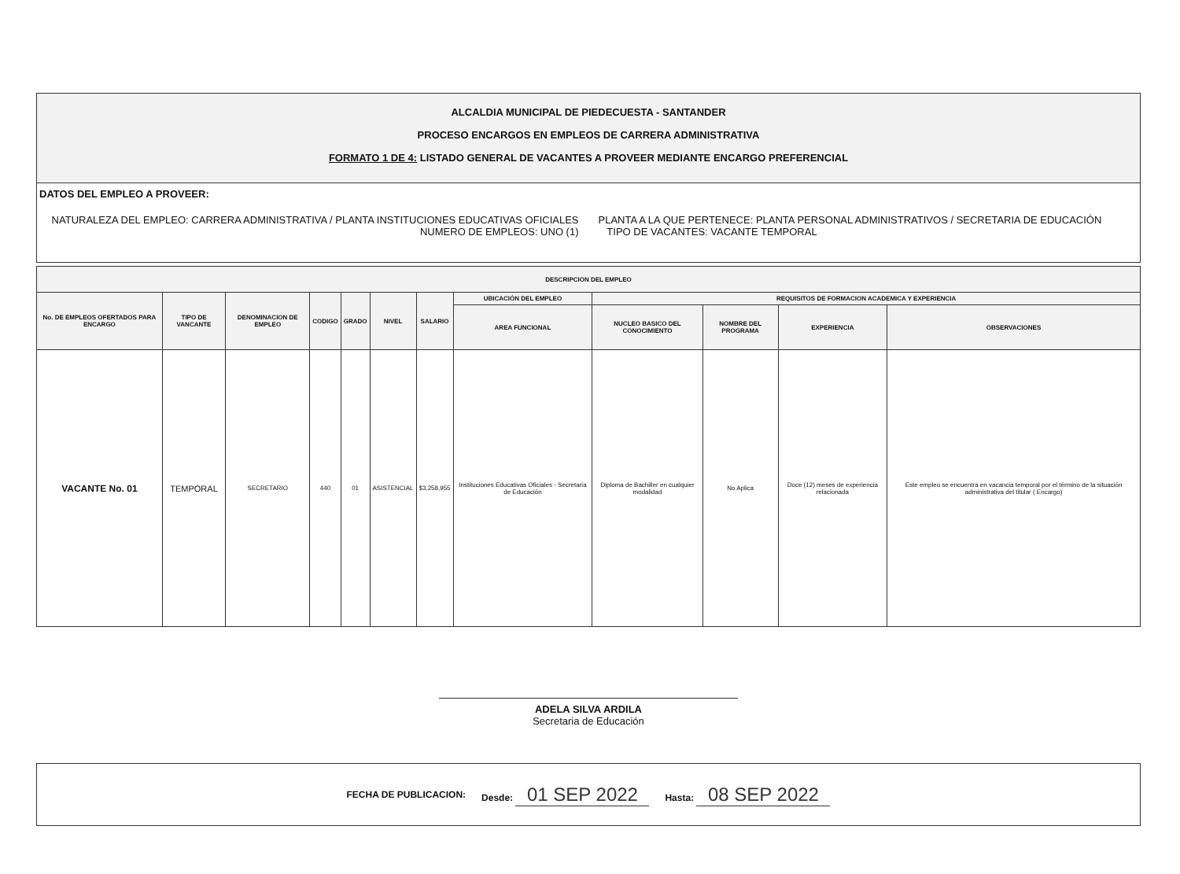ALCALDIA MUNICIPAL DE PIEDECUESTA - SANTANDER
PROCESO ENCARGOS EN EMPLEOS DE CARRERA ADMINISTRATIVA
FORMATO 1 DE 4: LISTADO GENERAL DE VACANTES A PROVEER MEDIANTE ENCARGO PREFERENCIAL
DATOS DEL EMPLEO A PROVEER:
NATURALEZA DEL EMPLEO: CARRERA ADMINISTRATIVA / PLANTA INSTITUCIONES EDUCATIVAS OFICIALES
NUMERO DE EMPLEOS: UNO (1)
PLANTA A LA QUE PERTENECE: PLANTA PERSONAL ADMINISTRATIVOS / SECRETARIA DE EDUCACIÓN
TIPO DE VACANTES: VACANTE TEMPORAL
| DESCRIPCION DEL EMPLEO | | | | | | | | | | | |
| --- | --- | --- | --- | --- | --- | --- | --- | --- | --- | --- | --- |
| No. DE EMPLEOS OFERTADOS PARA ENCARGO | TIPO DE VANCANTE | DENOMINACION DE EMPLEO | CODIGO | GRADO | NIVEL | SALARIO | UBICACIÓN DEL EMPLEO | REQUISITOS DE FORMACION ACADEMICA Y EXPERIENCIA | | | |
| | | | | | | | AREA FUNCIONAL | NUCLEO BASICO DEL CONOCIMIENTO | NOMBRE DEL PROGRAMA | EXPERIENCIA | OBSERVACIONES |
| VACANTE No. 01 | TEMPORAL | SECRETARIO | 440 | 01 | ASISTENCIAL | $3,258,955 | Instituciones Educativas Oficiales - Secretaria de Educación | Diploma de Bachiller en cualquier modalidad | No Aplica | Doce (12) meses de experiencia relacionada | Este empleo se encuentra en vacancia temporal por el término de la situación administrativa del titular ( Encargo) |
ADELA SILVA ARDILA
Secretaria de Educación
FECHA DE PUBLICACION: Desde: 01 SEP 2022 Hasta: 08 SEP 2022